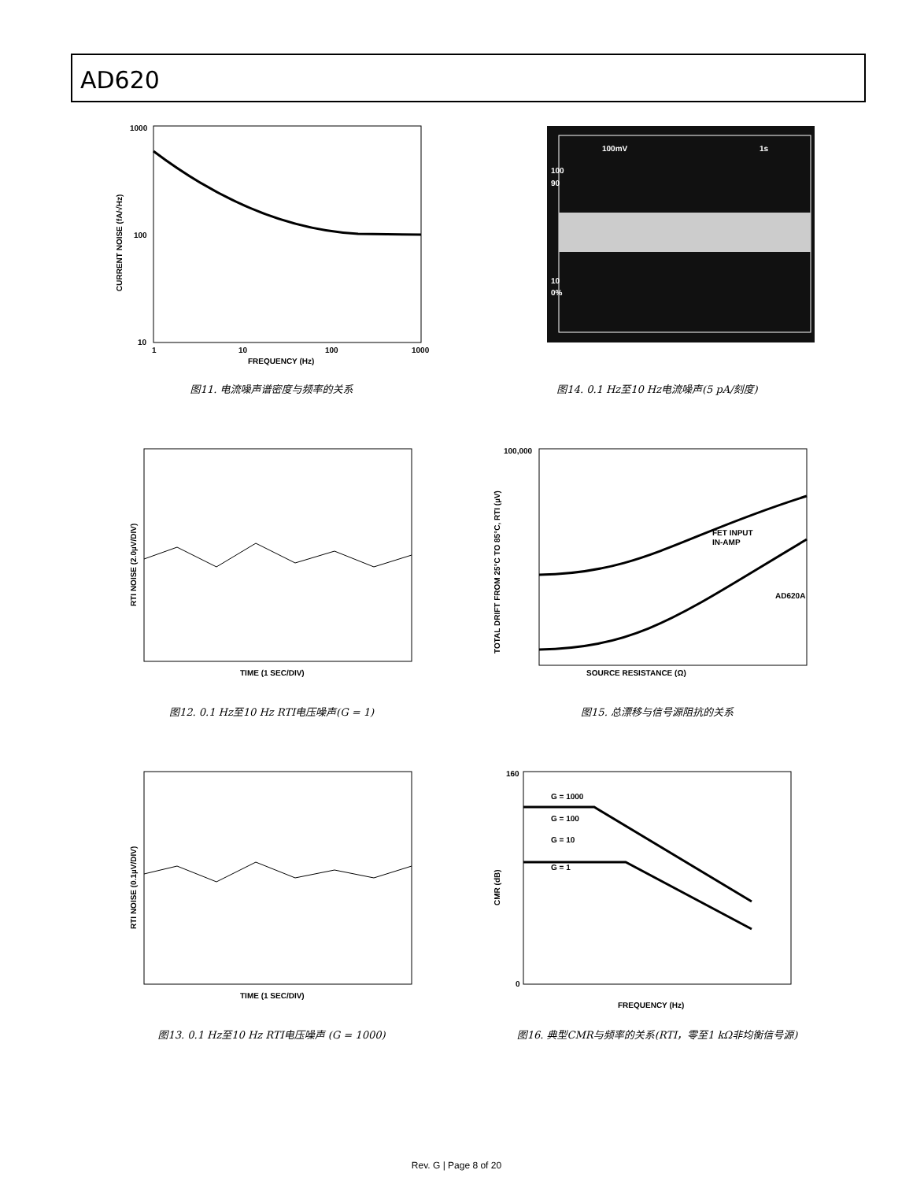AD620
1000
100
10
1
10
100
1000
FREQUENCY (Hz)
CURRENT NOISE (fA/√Hz)
图11. 电流噪声谱密度与频率的关系
100mV
1s
100
0%
10
90
图14. 0.1 Hz至10 Hz电流噪声(5 pA/刻度)
TIME (1 SEC/DIV)
RTI NOISE (2.0µV/DIV)
图12. 0.1 Hz至10 Hz RTI电压噪声(G = 1)
FET INPUT
IN-AMP
AD620A
100,000
SOURCE RESISTANCE (Ω)
TOTAL DRIFT FROM 25°C TO 85°C, RTI (µV)
图15. 总漂移与信号源阻抗的关系
TIME (1 SEC/DIV)
RTI NOISE (0.1µV/DIV)
图13. 0.1 Hz至10 Hz RTI电压噪声 (G = 1000)
G = 1000
G = 100
G = 10
G = 1
160
0
FREQUENCY (Hz)
CMR (dB)
图16. 典型CMR与频率的关系(RTI，零至1 kΩ非均衡信号源)
Rev. G | Page 8 of 20